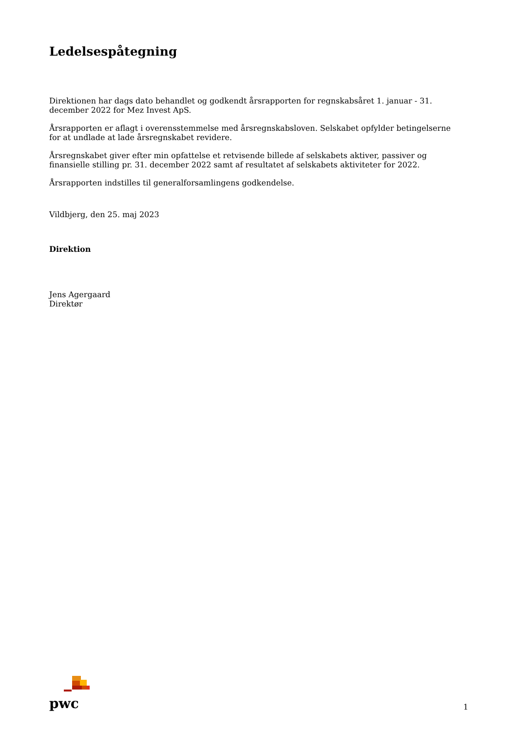Ledelsespåtegning
Direktionen har dags dato behandlet og godkendt årsrapporten for regnskabsåret 1. januar - 31. december 2022 for Mez Invest ApS.
Årsrapporten er aflagt i overensstemmelse med årsregnskabsloven. Selskabet opfylder betingelserne for at undlade at lade årsregnskabet revidere.
Årsregnskabet giver efter min opfattelse et retvisende billede af selskabets aktiver, passiver og finansielle stilling pr. 31. december 2022 samt af resultatet af selskabets aktiviteter for 2022.
Årsrapporten indstilles til generalforsamlingens godkendelse.
Vildbjerg, den 25. maj 2023
Direktion
Jens Agergaard
Direktør
pwc
1